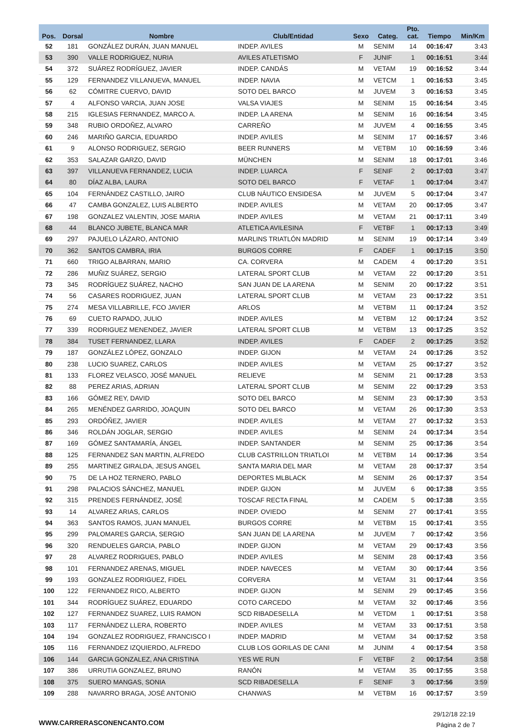| Pos. | Dorsal | Nombre | Club/Entidad | Sexo | Categ. | Pto. cat. | Tiempo | Min/Km |
| --- | --- | --- | --- | --- | --- | --- | --- | --- |
| 52 | 181 | GONZÁLEZ DURÁN, JUAN MANUEL | INDEP. AVILES | M | SENIM | 14 | 00:16:47 | 3:43 |
| 53 | 390 | VALLE RODRIGUEZ, NURIA | AVILES ATLETISMO | F | JUNIF | 1 | 00:16:51 | 3:44 |
| 54 | 372 | SUÁREZ RODRÍGUEZ, JAVIER | INDEP. CANDÁS | M | VETAM | 19 | 00:16:52 | 3:44 |
| 55 | 129 | FERNANDEZ VILLANUEVA, MANUEL | INDEP. NAVIA | M | VETCM | 1 | 00:16:53 | 3:45 |
| 56 | 62 | CÓMITRE CUERVO, DAVID | SOTO DEL BARCO | M | JUVEM | 3 | 00:16:53 | 3:45 |
| 57 | 4 | ALFONSO VARCIA, JUAN JOSE | VALSA VIAJES | M | SENIM | 15 | 00:16:54 | 3:45 |
| 58 | 215 | IGLESIAS FERNANDEZ, MARCO A. | INDEP. LA ARENA | M | SENIM | 16 | 00:16:54 | 3:45 |
| 59 | 348 | RUBIO ORDOÑEZ, ALVARO | CARREÑO | M | JUVEM | 4 | 00:16:55 | 3:45 |
| 60 | 246 | MARIÑO GARCIA, EDUARDO | INDEP. AVILES | M | SENIM | 17 | 00:16:57 | 3:46 |
| 61 | 9 | ALONSO RODRIGUEZ, SERGIO | BEER RUNNERS | M | VETBM | 10 | 00:16:59 | 3:46 |
| 62 | 353 | SALAZAR GARZO, DAVID | MÜNCHEN | M | SENIM | 18 | 00:17:01 | 3:46 |
| 63 | 397 | VILLANUEVA FERNANDEZ, LUCIA | INDEP. LUARCA | F | SENIF | 2 | 00:17:03 | 3:47 |
| 64 | 80 | DÍAZ ALBA, LAURA | SOTO DEL BARCO | F | VETAF | 1 | 00:17:04 | 3:47 |
| 65 | 104 | FERNÁNDEZ CASTILLO, JAIRO | CLUB NÁUTICO ENSIDESA | M | JUVEM | 5 | 00:17:04 | 3:47 |
| 66 | 47 | CAMBA GONZALEZ, LUIS ALBERTO | INDEP. AVILES | M | VETAM | 20 | 00:17:05 | 3:47 |
| 67 | 198 | GONZALEZ VALENTIN, JOSE MARIA | INDEP. AVILES | M | VETAM | 21 | 00:17:11 | 3:49 |
| 68 | 44 | BLANCO JUBETE, BLANCA MAR | ATLETICA AVILESINA | F | VETBF | 1 | 00:17:13 | 3:49 |
| 69 | 297 | PAJUELO LÁZARO, ANTONIO | MARLINS TRIATLÓN MADRID | M | SENIM | 19 | 00:17:14 | 3:49 |
| 70 | 362 | SANTOS CAMBRA, IRIA | BURGOS CORRE | F | CADEF | 1 | 00:17:15 | 3:50 |
| 71 | 660 | TRIGO ALBARRAN, MARIO | CA. CORVERA | M | CADEM | 4 | 00:17:20 | 3:51 |
| 72 | 286 | MUÑIZ SUÁREZ, SERGIO | LATERAL SPORT CLUB | M | VETAM | 22 | 00:17:20 | 3:51 |
| 73 | 345 | RODRÍGUEZ SUÁREZ, NACHO | SAN JUAN DE LA ARENA | M | SENIM | 20 | 00:17:22 | 3:51 |
| 74 | 56 | CASARES RODRIGUEZ, JUAN | LATERAL SPORT CLUB | M | VETAM | 23 | 00:17:22 | 3:51 |
| 75 | 274 | MESA VILLABRILLE, FCO JAVIER | ARLOS | M | VETBM | 11 | 00:17:24 | 3:52 |
| 76 | 69 | CUETO RAPADO, JULIO | INDEP. AVILES | M | VETBM | 12 | 00:17:24 | 3:52 |
| 77 | 339 | RODRIGUEZ MENENDEZ, JAVIER | LATERAL SPORT CLUB | M | VETBM | 13 | 00:17:25 | 3:52 |
| 78 | 384 | TUSET FERNANDEZ, LLARA | INDEP. AVILES | F | CADEF | 2 | 00:17:25 | 3:52 |
| 79 | 187 | GONZÁLEZ LÓPEZ, GONZALO | INDEP. GIJON | M | VETAM | 24 | 00:17:26 | 3:52 |
| 80 | 238 | LUCIO SUAREZ, CARLOS | INDEP. AVILES | M | VETAM | 25 | 00:17:27 | 3:52 |
| 81 | 133 | FLOREZ VELASCO, JOSÉ MANUEL | RELIEVE | M | SENIM | 21 | 00:17:28 | 3:53 |
| 82 | 88 | PEREZ ARIAS, ADRIAN | LATERAL SPORT CLUB | M | SENIM | 22 | 00:17:29 | 3:53 |
| 83 | 166 | GÓMEZ REY, DAVID | SOTO DEL BARCO | M | SENIM | 23 | 00:17:30 | 3:53 |
| 84 | 265 | MENÉNDEZ GARRIDO, JOAQUIN | SOTO DEL BARCO | M | VETAM | 26 | 00:17:30 | 3:53 |
| 85 | 293 | ORDÓÑEZ, JAVIER | INDEP. AVILES | M | VETAM | 27 | 00:17:32 | 3:53 |
| 86 | 346 | ROLDÁN JOGLAR, SERGIO | INDEP. AVILES | M | SENIM | 24 | 00:17:34 | 3:54 |
| 87 | 169 | GÓMEZ SANTAMARÍA, ÁNGEL | INDEP. SANTANDER | M | SENIM | 25 | 00:17:36 | 3:54 |
| 88 | 125 | FERNANDEZ SAN MARTIN, ALFREDO | CLUB CASTRILLON TRIATLOI | M | VETBM | 14 | 00:17:36 | 3:54 |
| 89 | 255 | MARTINEZ GIRALDA, JESUS ANGEL | SANTA MARIA DEL MAR | M | VETAM | 28 | 00:17:37 | 3:54 |
| 90 | 75 | DE LA HOZ TERNERO, PABLO | DEPORTES MLBLACK | M | SENIM | 26 | 00:17:37 | 3:54 |
| 91 | 298 | PALACIOS SÁNCHEZ, MANUEL | INDEP. GIJON | M | JUVEM | 6 | 00:17:38 | 3:55 |
| 92 | 315 | PRENDES FERNÁNDEZ, JOSÉ | TOSCAF RECTA FINAL | M | CADEM | 5 | 00:17:38 | 3:55 |
| 93 | 14 | ALVAREZ ARIAS, CARLOS | INDEP. OVIEDO | M | SENIM | 27 | 00:17:41 | 3:55 |
| 94 | 363 | SANTOS RAMOS, JUAN MANUEL | BURGOS CORRE | M | VETBM | 15 | 00:17:41 | 3:55 |
| 95 | 299 | PALOMARES GARCIA, SERGIO | SAN JUAN DE LA ARENA | M | JUVEM | 7 | 00:17:42 | 3:56 |
| 96 | 320 | RENDUELES GARCIA, PABLO | INDEP. GIJON | M | VETAM | 29 | 00:17:43 | 3:56 |
| 97 | 28 | ALVAREZ RODRIGUES, PABLO | INDEP. AVILES | M | SENIM | 28 | 00:17:43 | 3:56 |
| 98 | 101 | FERNANDEZ ARENAS, MIGUEL | INDEP. NAVECES | M | VETAM | 30 | 00:17:44 | 3:56 |
| 99 | 193 | GONZALEZ RODRIGUEZ, FIDEL | CORVERA | M | VETAM | 31 | 00:17:44 | 3:56 |
| 100 | 122 | FERNANDEZ RICO, ALBERTO | INDEP. GIJON | M | SENIM | 29 | 00:17:45 | 3:56 |
| 101 | 344 | RODRÍGUEZ SUÁREZ, EDUARDO | COTO CARCEDO | M | VETAM | 32 | 00:17:46 | 3:56 |
| 102 | 127 | FERNANDEZ SUAREZ, LUIS RAMON | SCD RIBADESELLA | M | VETDM | 1 | 00:17:51 | 3:58 |
| 103 | 117 | FERNÁNDEZ LLERA, ROBERTO | INDEP. AVILES | M | VETAM | 33 | 00:17:51 | 3:58 |
| 104 | 194 | GONZALEZ RODRIGUEZ, FRANCISCO I | INDEP. MADRID | M | VETAM | 34 | 00:17:52 | 3:58 |
| 105 | 116 | FERNANDEZ IZQUIERDO, ALFREDO | CLUB LOS GORILAS DE CANI | M | JUNIM | 4 | 00:17:54 | 3:58 |
| 106 | 144 | GARCIA GONZALEZ, ANA CRISTINA | YES WE RUN | F | VETBF | 2 | 00:17:54 | 3:58 |
| 107 | 386 | URRUTIA GONZALEZ, BRUNO | RANÓN | M | VETAM | 35 | 00:17:55 | 3:58 |
| 108 | 375 | SUERO MANGAS, SONIA | SCD RIBADESELLA | F | SENIF | 3 | 00:17:56 | 3:59 |
| 109 | 288 | NAVARRO BRAGA, JOSÉ ANTONIO | CHANWAS | M | VETBM | 16 | 00:17:57 | 3:59 |
WWW.CARRERASCONENCANTO.COM
29/12/18 22:19
Página 2 de 7